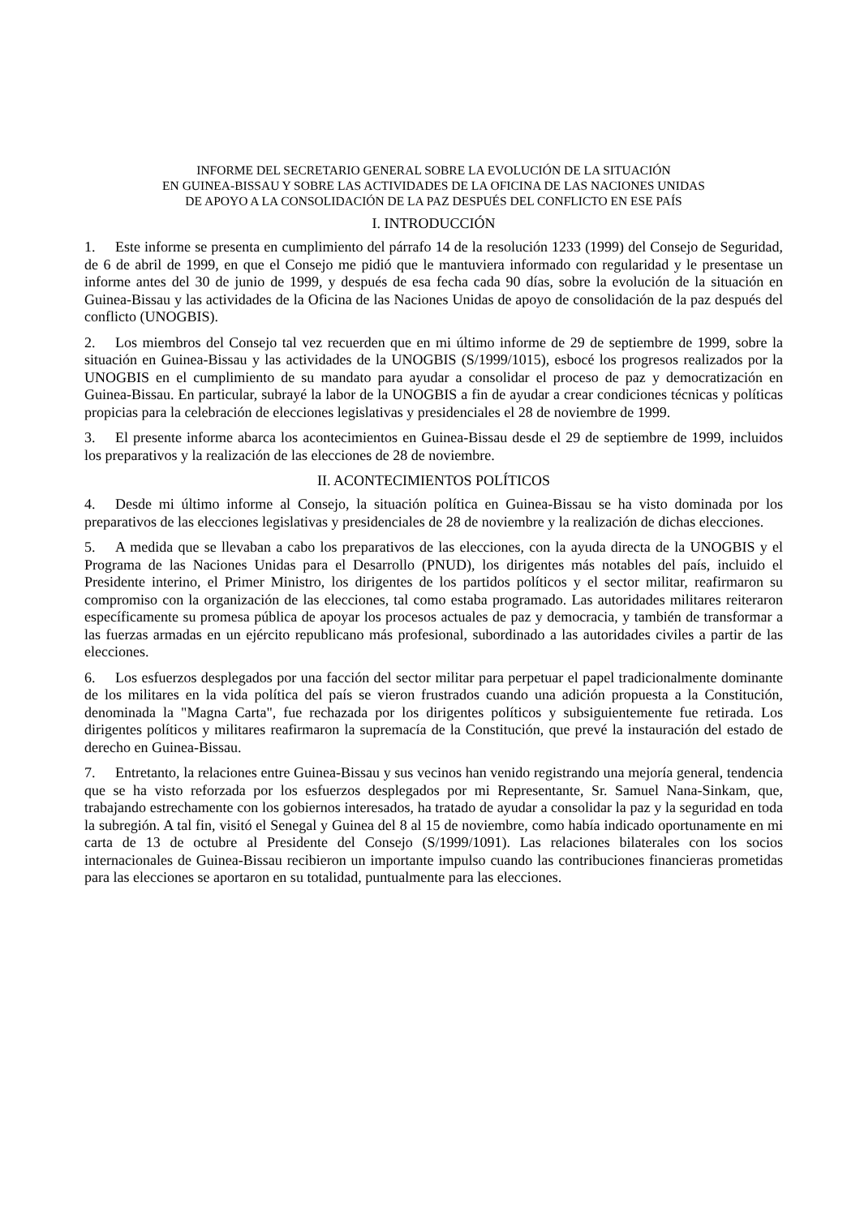INFORME DEL SECRETARIO GENERAL SOBRE LA EVOLUCIÓN DE LA SITUACIÓN
EN GUINEA-BISSAU Y SOBRE LAS ACTIVIDADES DE LA OFICINA DE LAS NACIONES UNIDAS
DE APOYO A LA CONSOLIDACIÓN DE LA PAZ DESPUÉS DEL CONFLICTO EN ESE PAÍS
I. INTRODUCCIÓN
1. Este informe se presenta en cumplimiento del párrafo 14 de la resolución 1233 (1999) del Consejo de Seguridad, de 6 de abril de 1999, en que el Consejo me pidió que le mantuviera informado con regularidad y le presentase un informe antes del 30 de junio de 1999, y después de esa fecha cada 90 días, sobre la evolución de la situación en Guinea-Bissau y las actividades de la Oficina de las Naciones Unidas de apoyo de consolidación de la paz después del conflicto (UNOGBIS).
2. Los miembros del Consejo tal vez recuerden que en mi último informe de 29 de septiembre de 1999, sobre la situación en Guinea-Bissau y las actividades de la UNOGBIS (S/1999/1015), esbocé los progresos realizados por la UNOGBIS en el cumplimiento de su mandato para ayudar a consolidar el proceso de paz y democratización en Guinea-Bissau. En particular, subrayé la labor de la UNOGBIS a fin de ayudar a crear condiciones técnicas y políticas propicias para la celebración de elecciones legislativas y presidenciales el 28 de noviembre de 1999.
3. El presente informe abarca los acontecimientos en Guinea-Bissau desde el 29 de septiembre de 1999, incluidos los preparativos y la realización de las elecciones de 28 de noviembre.
II. ACONTECIMIENTOS POLÍTICOS
4. Desde mi último informe al Consejo, la situación política en Guinea-Bissau se ha visto dominada por los preparativos de las elecciones legislativas y presidenciales de 28 de noviembre y la realización de dichas elecciones.
5. A medida que se llevaban a cabo los preparativos de las elecciones, con la ayuda directa de la UNOGBIS y el Programa de las Naciones Unidas para el Desarrollo (PNUD), los dirigentes más notables del país, incluido el Presidente interino, el Primer Ministro, los dirigentes de los partidos políticos y el sector militar, reafirmaron su compromiso con la organización de las elecciones, tal como estaba programado. Las autoridades militares reiteraron específicamente su promesa pública de apoyar los procesos actuales de paz y democracia, y también de transformar a las fuerzas armadas en un ejército republicano más profesional, subordinado a las autoridades civiles a partir de las elecciones.
6. Los esfuerzos desplegados por una facción del sector militar para perpetuar el papel tradicionalmente dominante de los militares en la vida política del país se vieron frustrados cuando una adición propuesta a la Constitución, denominada la "Magna Carta", fue rechazada por los dirigentes políticos y subsiguientemente fue retirada. Los dirigentes políticos y militares reafirmaron la supremacía de la Constitución, que prevé la instauración del estado de derecho en Guinea-Bissau.
7. Entretanto, la relaciones entre Guinea-Bissau y sus vecinos han venido registrando una mejoría general, tendencia que se ha visto reforzada por los esfuerzos desplegados por mi Representante, Sr. Samuel Nana-Sinkam, que, trabajando estrechamente con los gobiernos interesados, ha tratado de ayudar a consolidar la paz y la seguridad en toda la subregión. A tal fin, visitó el Senegal y Guinea del 8 al 15 de noviembre, como había indicado oportunamente en mi carta de 13 de octubre al Presidente del Consejo (S/1999/1091). Las relaciones bilaterales con los socios internacionales de Guinea-Bissau recibieron un importante impulso cuando las contribuciones financieras prometidas para las elecciones se aportaron en su totalidad, puntualmente para las elecciones.